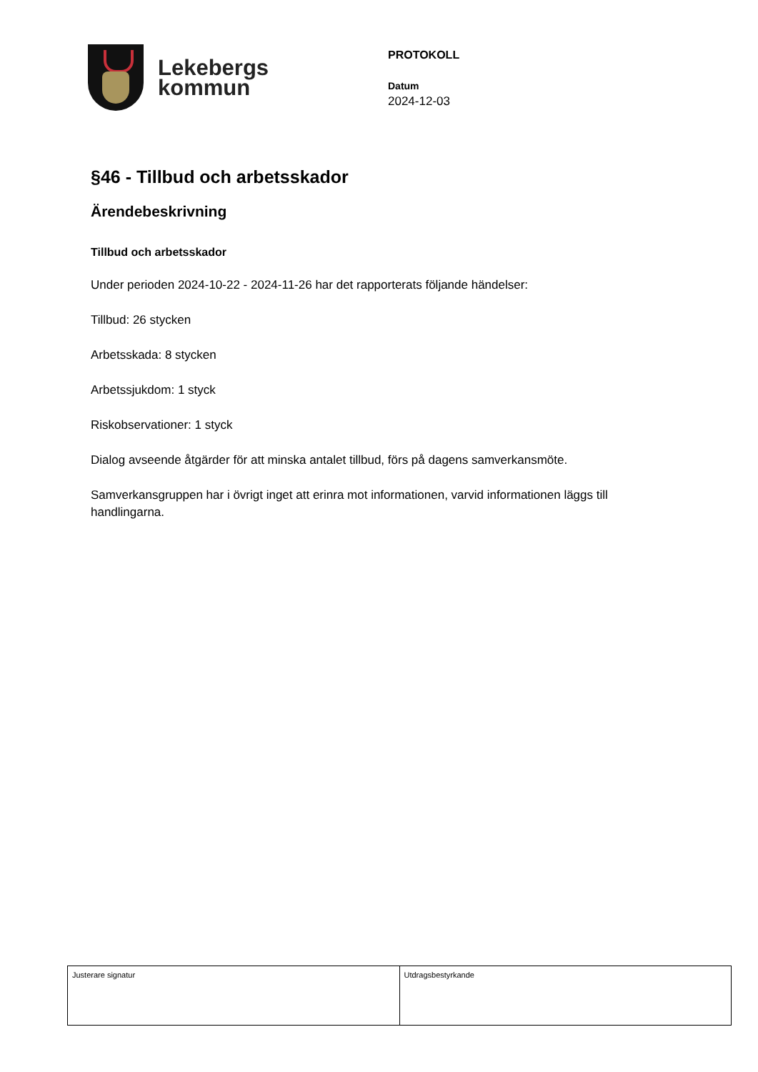Lekebergs
kommun
PROTOKOLL
Datum
2024-12-03
§46 - Tillbud och arbetsskador
Ärendebeskrivning
Tillbud och arbetsskador
Under perioden 2024-10-22 - 2024-11-26 har det rapporterats följande händelser:
Tillbud: 26 stycken
Arbetsskada: 8 stycken
Arbetssjukdom: 1 styck
Riskobservationer: 1 styck
Dialog avseende åtgärder för att minska antalet tillbud, förs på dagens samverkansmöte.
Samverkansgruppen har i övrigt inget att erinra mot informationen, varvid informationen läggs till handlingarna.
| Justerare signatur | Utdragsbestyrkande |